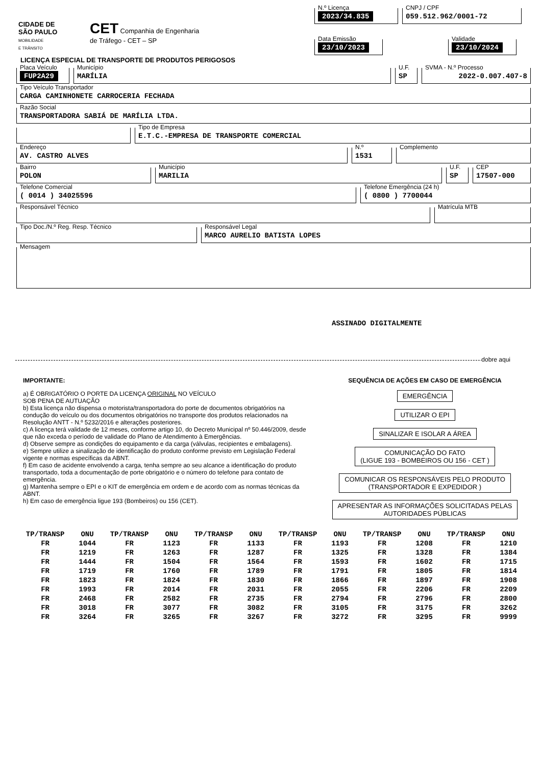CIDADE DE
SÃO PAULO
MOBILIDADE
E TRÂNSITO
CET Companhia de Engenharia
de Tráfego - CET – SP
N.º Licença
2023/34.835
CNPJ / CPF
059.512.962/0001-72
Data Emissão
23/10/2023
Validade
23/10/2024
LICENÇA ESPECIAL DE TRANSPORTE DE PRODUTOS PERIGOSOS
Placa Veículo
FUP2A29
Município
MARÍLIA
U.F.
SP
SVMA - N.º Processo
2022-0.007.407-8
Tipo Veículo Transportador
CARGA CAMINHONETE CARROCERIA FECHADA
Razão Social
TRANSPORTADORA SABIÁ DE MARÍLIA LTDA.
Tipo de Empresa
E.T.C.-EMPRESA DE TRANSPORTE COMERCIAL
Endereço
AV. CASTRO ALVES
N.º
1531
Complemento
Bairro
POLON
Município
MARILIA
U.F.
SP
CEP
17507-000
Telefone Comercial
( 0014 ) 34025596
Telefone Emergência (24 h)
( 0800 ) 7700044
Responsável Técnico Matrícula MTB
Tipo Doc./N.º Reg. Resp. Técnico Responsável Legal
MARCO AURELIO BATISTA LOPES
Mensagem
ASSINADO DIGITALMENTE
dobre aqui
IMPORTANTE:
a) É OBRIGATÓRIO O PORTE DA LICENÇA ORIGINAL NO VEÍCULO
SOB PENA DE AUTUAÇÃO
b) Esta licença não dispensa o motorista/transportadora do porte de documentos obrigatórios na condução do veículo ou dos documentos obrigatórios no transporte dos produtos relacionados na Resolução ANTT - N.º 5232/2016 e alterações posteriores.
c) A licença terá validade de 12 meses, conforme artigo 10, do Decreto Municipal nº 50.446/2009, desde que não exceda o período de validade do Plano de Atendimento à Emergências.
d) Observe sempre as condições do equipamento e da carga (válvulas, recipientes e embalagens).
e) Sempre utilize a sinalização de identificação do produto conforme previsto em Legislação Federal vigente e normas específicas da ABNT.
f) Em caso de acidente envolvendo a carga, tenha sempre ao seu alcance a identificação do produto transportado, toda a documentação de porte obrigatório e o número do telefone para contato de emergência.
g) Mantenha sempre o EPI e o KIT de emergência em ordem e de acordo com as normas técnicas da ABNT.
h) Em caso de emergência ligue 193 (Bombeiros) ou 156 (CET).
SEQUÊNCIA DE AÇÕES EM CASO DE EMERGÊNCIA
EMERGÊNCIA
UTILIZAR O EPI
SINALIZAR E ISOLAR A ÁREA
COMUNICAÇÃO DO FATO
(LIGUE 193 - BOMBEIROS OU 156 - CET )
COMUNICAR OS RESPONSÁVEIS PELO PRODUTO
(TRANSPORTADOR E EXPEDIDOR )
APRESENTAR AS INFORMAÇÕES SOLICITADAS PELAS
AUTORIDADES PÚBLICAS
| TP/TRANSP | ONU | TP/TRANSP | ONU | TP/TRANSP | ONU | TP/TRANSP | ONU | TP/TRANSP | ONU | TP/TRANSP | ONU |
| --- | --- | --- | --- | --- | --- | --- | --- | --- | --- | --- | --- |
| FR | 1044 | FR | 1123 | FR | 1133 | FR | 1193 | FR | 1208 | FR | 1210 |
| FR | 1219 | FR | 1263 | FR | 1287 | FR | 1325 | FR | 1328 | FR | 1384 |
| FR | 1444 | FR | 1504 | FR | 1564 | FR | 1593 | FR | 1602 | FR | 1715 |
| FR | 1719 | FR | 1760 | FR | 1789 | FR | 1791 | FR | 1805 | FR | 1814 |
| FR | 1823 | FR | 1824 | FR | 1830 | FR | 1866 | FR | 1897 | FR | 1908 |
| FR | 1993 | FR | 2014 | FR | 2031 | FR | 2055 | FR | 2206 | FR | 2209 |
| FR | 2468 | FR | 2582 | FR | 2735 | FR | 2794 | FR | 2796 | FR | 2800 |
| FR | 3018 | FR | 3077 | FR | 3082 | FR | 3105 | FR | 3175 | FR | 3262 |
| FR | 3264 | FR | 3265 | FR | 3267 | FR | 3272 | FR | 3295 | FR | 9999 |